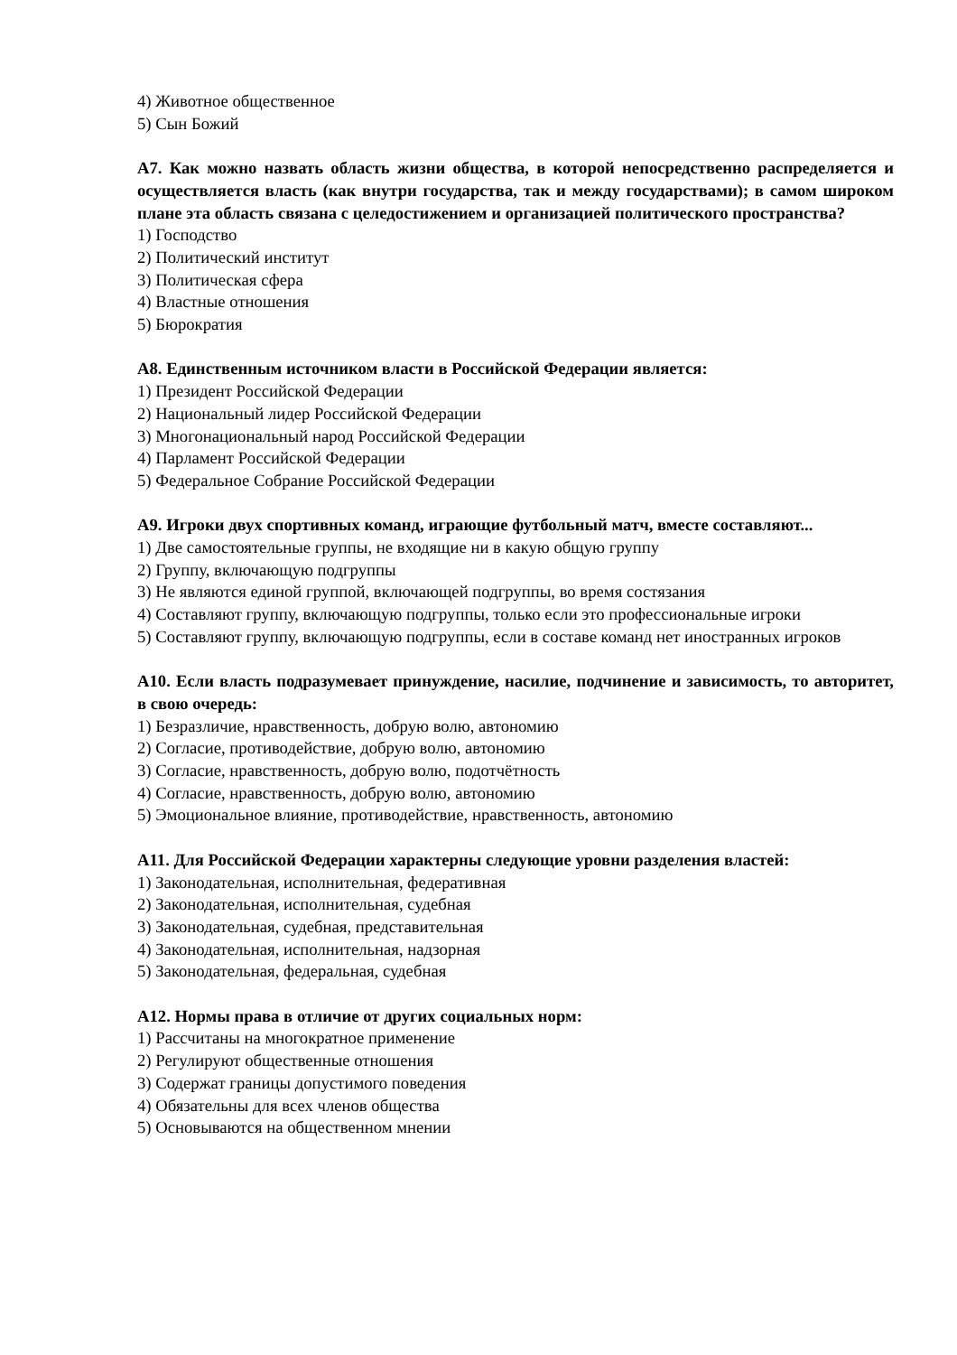4) Животное общественное
5) Сын Божий
А7. Как можно назвать область жизни общества, в которой непосредственно распределяется и осуществляется власть (как внутри государства, так и между государствами); в самом широком плане эта область связана с целедостижением и организацией политического пространства?
1) Господство
2) Политический институт
3) Политическая сфера
4) Властные отношения
5) Бюрократия
А8. Единственным источником власти в Российской Федерации является:
1) Президент Российской Федерации
2) Национальный лидер Российской Федерации
3) Многонациональный народ Российской Федерации
4) Парламент Российской Федерации
5) Федеральное Собрание Российской Федерации
А9. Игроки двух спортивных команд, играющие футбольный матч, вместе составляют...
1) Две самостоятельные группы, не входящие ни в какую общую группу
2) Группу, включающую подгруппы
3) Не являются единой группой, включающей подгруппы, во время состязания
4) Составляют группу, включающую подгруппы, только если это профессиональные игроки
5) Составляют группу, включающую подгруппы, если в составе команд нет иностранных игроков
А10. Если власть подразумевает принуждение, насилие, подчинение и зависимость, то авторитет, в свою очередь:
1) Безразличие, нравственность, добрую волю, автономию
2) Согласие, противодействие, добрую волю, автономию
3) Согласие, нравственность, добрую волю, подотчётность
4) Согласие, нравственность, добрую волю, автономию
5) Эмоциональное влияние, противодействие, нравственность, автономию
А11. Для Российской Федерации характерны следующие уровни разделения властей:
1) Законодательная, исполнительная, федеративная
2) Законодательная, исполнительная, судебная
3) Законодательная, судебная, представительная
4) Законодательная, исполнительная, надзорная
5) Законодательная, федеральная, судебная
А12. Нормы права в отличие от других социальных норм:
1) Рассчитаны на многократное применение
2) Регулируют общественные отношения
3) Содержат границы допустимого поведения
4) Обязательны для всех членов общества
5) Основываются на общественном мнении